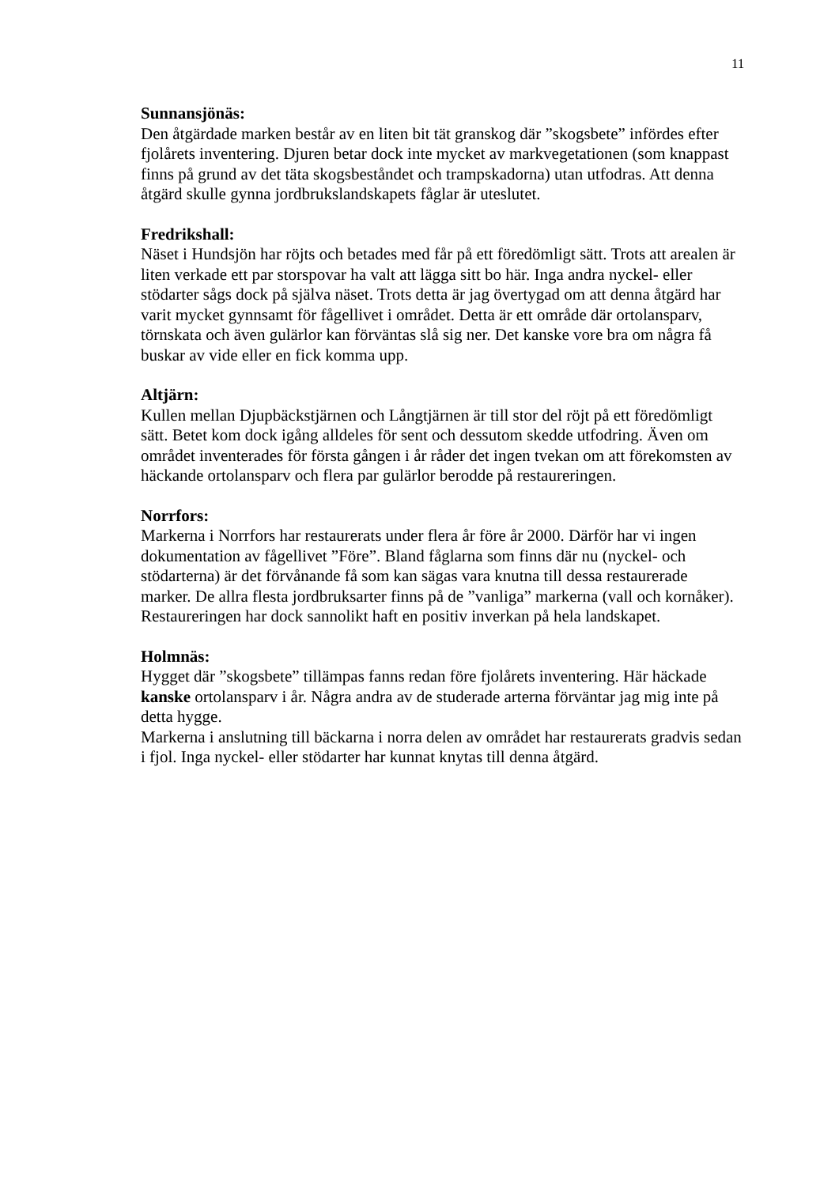11
Sunnansjönäs:
Den åtgärdade marken består av en liten bit tät granskog där ”skogsbete” infördes efter fjolårets inventering. Djuren betar dock inte mycket av markvegetationen (som knappast finns på grund av det täta skogsbeståndet och trampskadorna) utan utfodras. Att denna åtgärd skulle gynna jordbrukslandskapets fåglar är uteslutet.
Fredrikshall:
Näset i Hundsjön har röjts och betades med får på ett föredömligt sätt. Trots att arealen är liten verkade ett par storspovar ha valt att lägga sitt bo här. Inga andra nyckel- eller stödarter sågs dock på själva näset. Trots detta är jag övertygad om att denna åtgärd har varit mycket gynnsamt för fågellivet i området. Detta är ett område där ortolansparv, törnskata och även gulärlor kan förväntas slå sig ner. Det kanske vore bra om några få buskar av vide eller en fick komma upp.
Altjärn:
Kullen mellan Djupbäckstjärnen och Långtjärnen är till stor del röjt på ett föredömligt sätt. Betet kom dock igång alldeles för sent och dessutom skedde utfodring. Även om området inventerades för första gången i år råder det ingen tvekan om att förekomsten av häckande ortolansparv och flera par gulärlor berodde på restaureringen.
Norrfors:
Markerna i Norrfors har restaurerats under flera år före år 2000. Därför har vi ingen dokumentation av fågellivet ”Före”. Bland fåglarna som finns där nu (nyckel- och stödarterna) är det förvånande få som kan sägas vara knutna till dessa restaurerade marker. De allra flesta jordbruksarter finns på de ”vanliga” markerna (vall och kornåker). Restaureringen har dock sannolikt haft en positiv inverkan på hela landskapet.
Holmnäs:
Hygget där ”skogsbete” tillämpas fanns redan före fjolårets inventering. Här häckade kanske ortolansparv i år. Några andra av de studerade arterna förväntar jag mig inte på detta hygge.
Markerna i anslutning till bäckarna i norra delen av området har restaurerats gradvis sedan i fjol. Inga nyckel- eller stödarter har kunnat knytas till denna åtgärd.